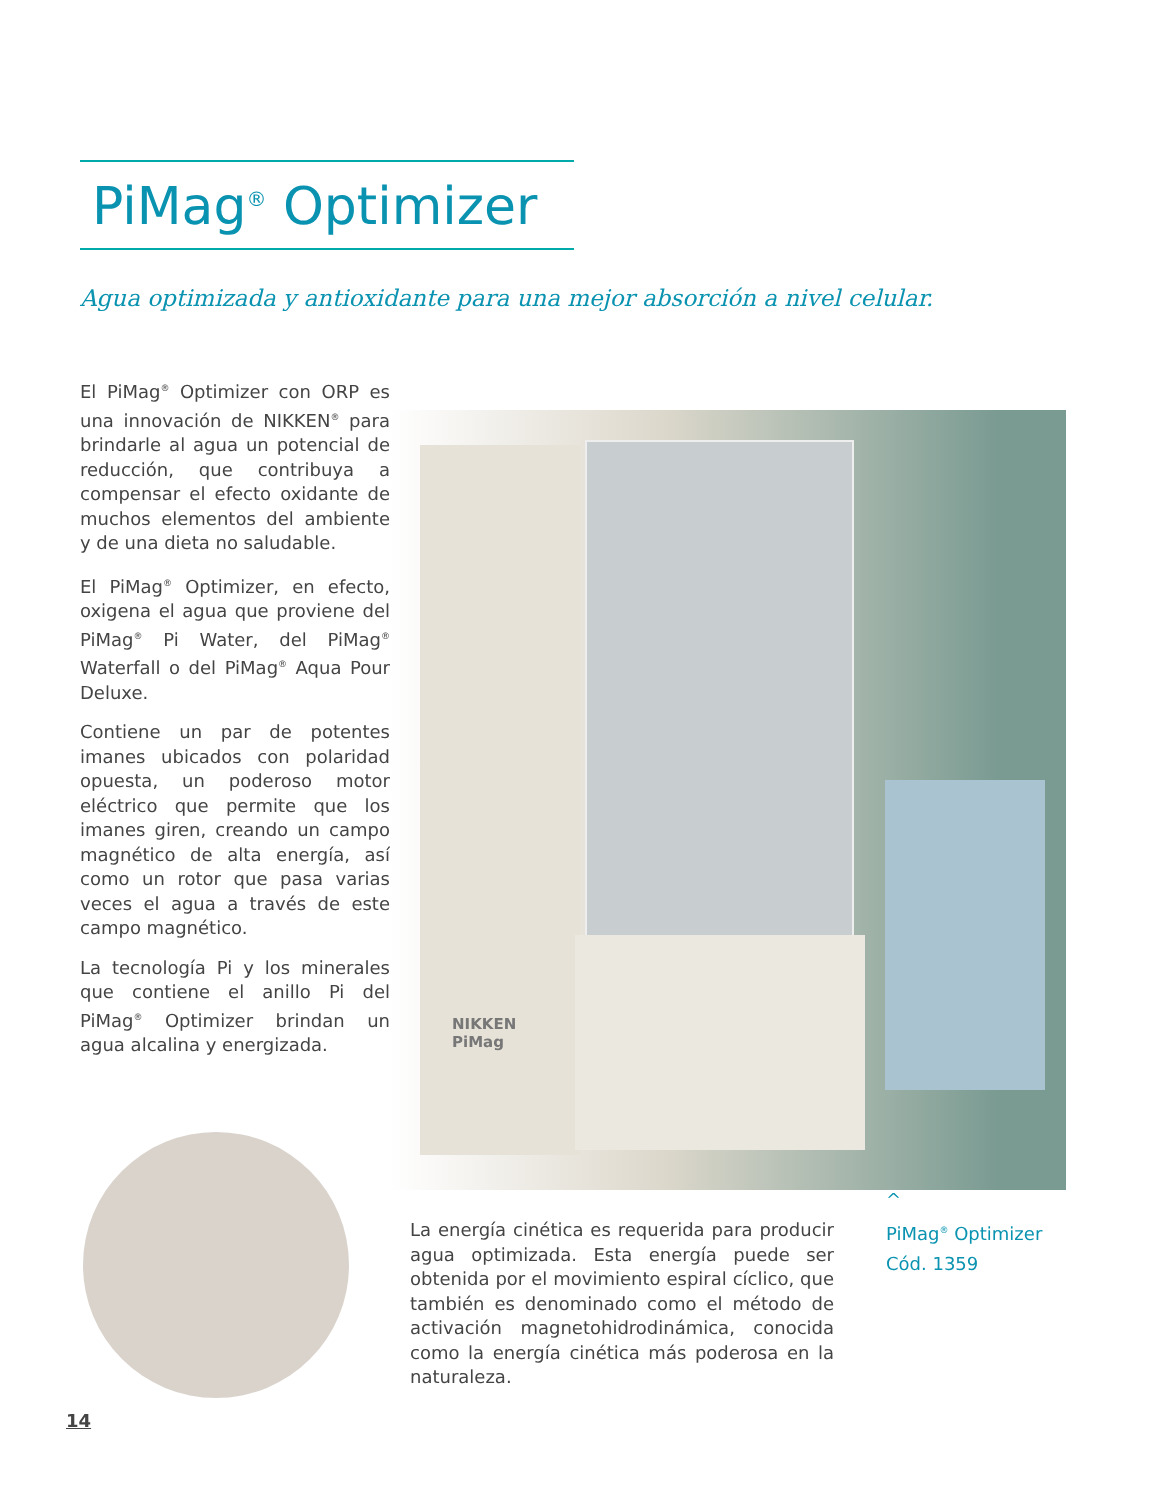PiMag<sup>®</sup> Optimizer
Agua optimizada y antioxidante para una mejor absorción a nivel celular.
El PiMag<sup>®</sup> Optimizer con ORP es una innovación de NIKKEN<sup>®</sup> para brindarle al agua un potencial de reducción, que contribuya a compensar el efecto oxidante de muchos elementos del ambiente y de una dieta no saludable.
El PiMag<sup>®</sup> Optimizer, en efecto, oxigena el agua que proviene del PiMag<sup>®</sup> Pi Water, del PiMag<sup>®</sup> Waterfall o del PiMag<sup>®</sup> Aqua Pour Deluxe.
Contiene un par de potentes imanes ubicados con polaridad opuesta, un poderoso motor eléctrico que permite que los imanes giren, creando un campo magnético de alta energía, así como un rotor que pasa varias veces el agua a través de este campo magnético.
La tecnología Pi y los minerales que contiene el anillo Pi del PiMag<sup>®</sup> Optimizer brindan un agua alcalina y energizada.
NIKKEN
PiMag
^
PiMag<sup>®</sup> Optimizer
Cód. 1359
La energía cinética es requerida para producir agua optimizada. Esta energía puede ser obtenida por el movimiento espiral cíclico, que también es denominado como el método de activación magnetohidrodinámica, conocida como la energía cinética más poderosa en la naturaleza.
14